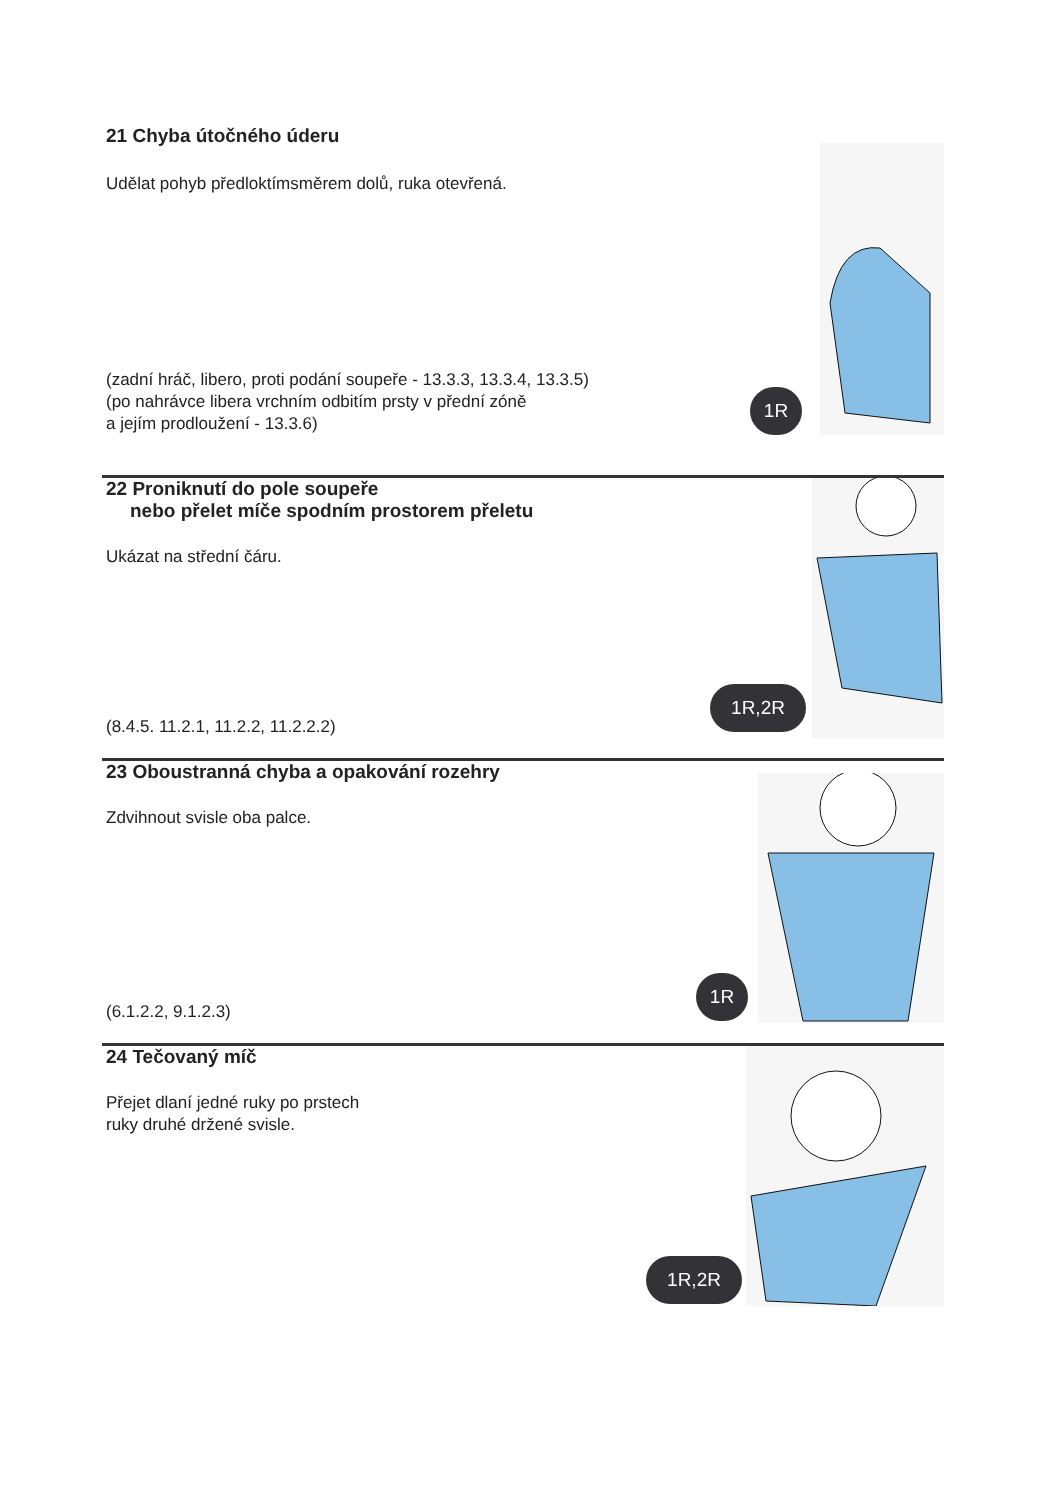21 Chyba útočného úderu
Udělat pohyb předloktímsměrem dolů, ruka otevřená.
(zadní hráč, libero, proti podání soupeře - 13.3.3, 13.3.4, 13.3.5)
(po nahrávce libera vrchním odbitím prsty v přední zóně
a jejím prodloužení - 13.3.6)
1R
22 Proniknutí do pole soupeře
nebo přelet míče spodním prostorem přeletu
Ukázat na střední čáru.
(8.4.5. 11.2.1, 11.2.2, 11.2.2.2)
1R,2R
23 Oboustranná chyba a opakování rozehry
Zdvihnout svisle oba palce.
(6.1.2.2, 9.1.2.3)
1R
24 Tečovaný míč
Přejet dlaní jedné ruky po prstech
ruky druhé držené svisle.
1R,2R